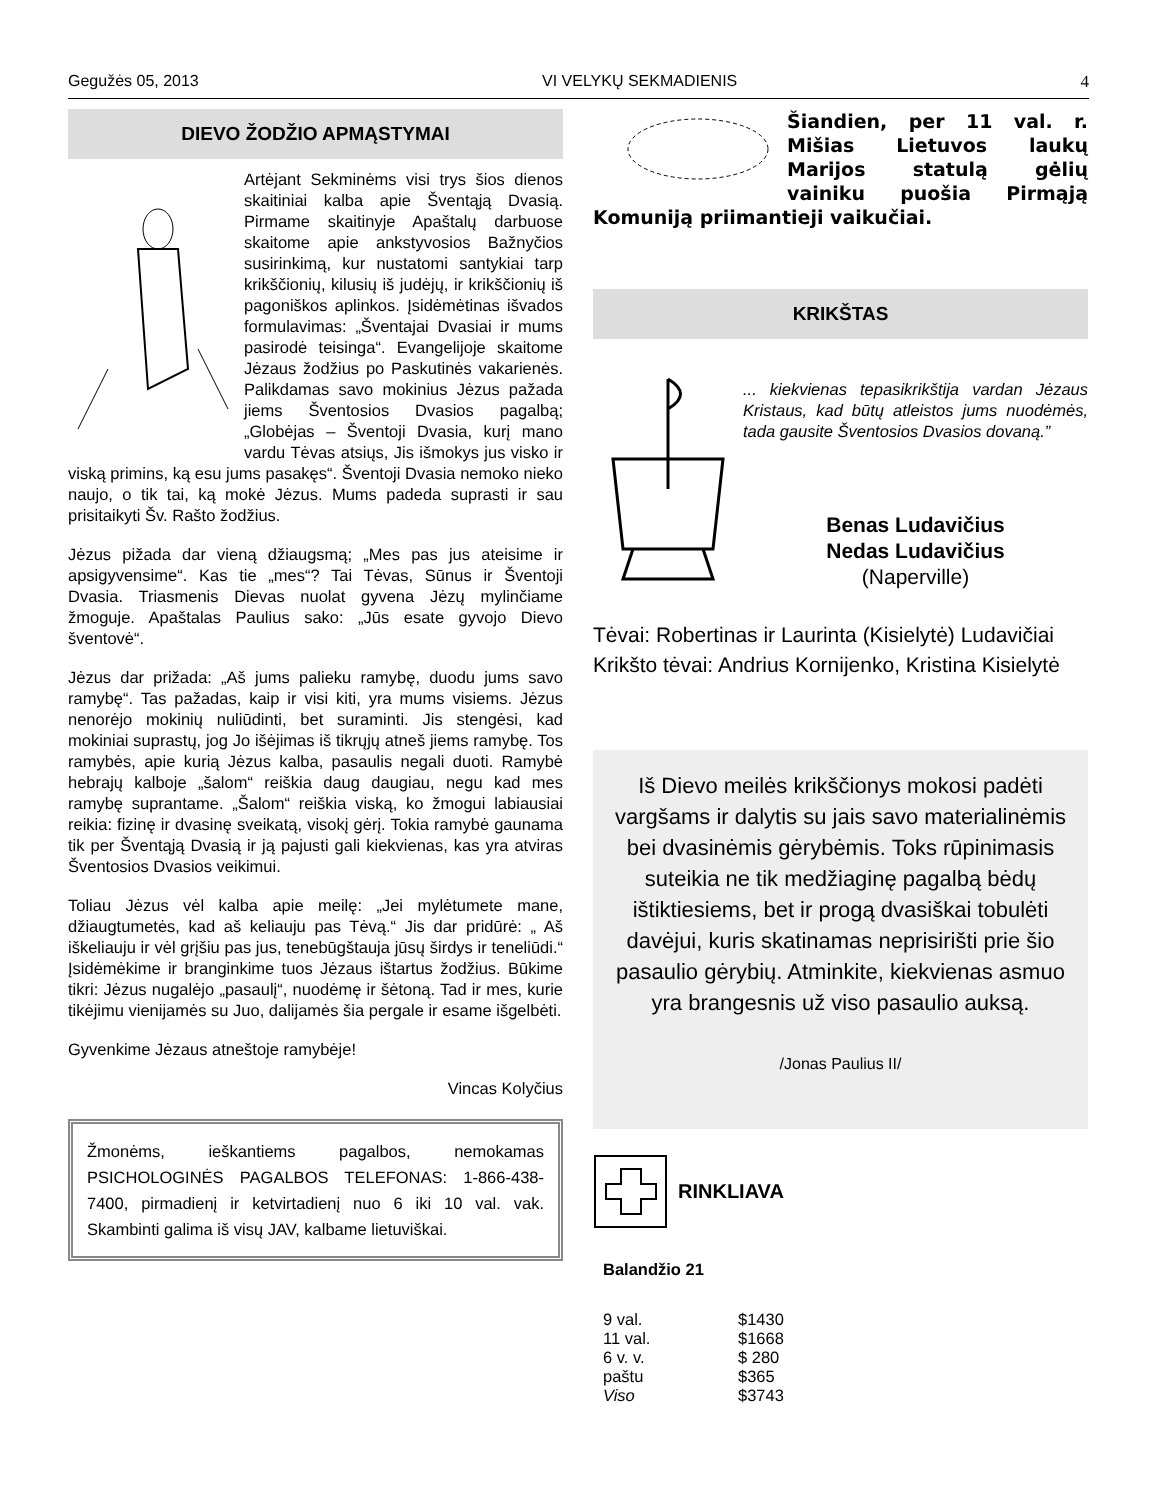Gegužės 05, 2013 VI VELYKŲ SEKMADIENIS 4
DIEVO ŽODŽIO APMĄSTYMAI
Artėjant Sekminėms visi trys šios dienos skaitiniai kalba apie Šventąją Dvasią. Pirmame skaitinyje Apaštalų darbuose skaitome apie ankstyvosios Bažnyčios susirinkimą, kur nustatomi santykiai tarp krikščionių, kilusių iš judėjų, ir krikščionių iš pagoniškos aplinkos. Įsidėmėtinas išvados formulavimas: „Šventajai Dvasiai ir mums pasirodė teisinga“. Evangelijoje skaitome Jėzaus žodžius po Paskutinės vakarienės. Palikdamas savo mokinius Jėzus pažada jiems Šventosios Dvasios pagalbą; „Globėjas – Šventoji Dvasia, kurį mano vardu Tėvas atsiųs, Jis išmokys jus visko ir viską primins, ką esu jums pasakęs“. Šventoji Dvasia nemoko nieko naujo, o tik tai, ką mokė Jėzus. Mums padeda suprasti ir sau prisitaikyti Šv. Rašto žodžius.
Jėzus pižada dar vieną džiaugsmą; „Mes pas jus ateisime ir apsigyvensime“. Kas tie „mes“? Tai Tėvas, Sūnus ir Šventoji Dvasia. Triasmenis Dievas nuolat gyvena Jėzų mylinčiame žmoguje. Apaštalas Paulius sako: „Jūs esate gyvojo Dievo šventovė“.
Jėzus dar prižada: „Aš jums palieku ramybę, duodu jums savo ramybę“. Tas pažadas, kaip ir visi kiti, yra mums visiems. Jėzus nenorėjo mokinių nuliūdinti, bet suraminti. Jis stengėsi, kad mokiniai suprastų, jog Jo išėjimas iš tikrųjų atneš jiems ramybę. Tos ramybės, apie kurią Jėzus kalba, pasaulis negali duoti. Ramybė hebrajų kalboje „šalom“ reiškia daug daugiau, negu kad mes ramybę suprantame. „Šalom“ reiškia viską, ko žmogui labiausiai reikia: fizinę ir dvasinę sveikatą, visokį gėrį. Tokia ramybė gaunama tik per Šventąją Dvasią ir ją pajusti gali kiekvienas, kas yra atviras Šventosios Dvasios veikimui.
Toliau Jėzus vėl kalba apie meilę: „Jei mylėtumete mane, džiaugtumetės, kad aš keliauju pas Tėvą.“ Jis dar pridūrė: „ Aš iškeliauju ir vėl grįšiu pas jus, tenebūgštauja jūsų širdys ir teneliūdi.“ Įsidėmėkime ir branginkime tuos Jėzaus ištartus žodžius. Būkime tikri: Jėzus nugalėjo „pasaulį“, nuodėmę ir šėtoną. Tad ir mes, kurie tikėjimu vienijamės su Juo, dalijamės šia pergale ir esame išgelbėti.
Gyvenkime Jėzaus atneštoje ramybėje!
Vincas Kolyčius
Žmonėms, ieškantiems pagalbos, nemokamas PSICHOLOGINĖS PAGALBOS TELEFONAS: 1-866-438-7400, pirmadienį ir ketvirtadienį nuo 6 iki 10 val. vak. Skambinti galima iš visų JAV, kalbame lietuviškai.
Šiandien, per 11 val. r. Mišias Lietuvos laukų Marijos statulą gėlių vainiku puošia Pirmąją Komuniją priimantieji vaikučiai.
KRIKŠTAS
... kiekvienas tepasikrikštija vardan Jėzaus Kristaus, kad būtų atleistos jums nuodėmės, tada gausite Šventosios Dvasios dovaną.”
Benas Ludavičius
Nedas Ludavičius
(Naperville)
Tėvai: Robertinas ir Laurinta (Kisielytė) Ludavičiai
Krikšto tėvai: Andrius Kornijenko, Kristina Kisielytė
Iš Dievo meilės krikščionys mokosi padėti vargšams ir dalytis su jais savo materialinėmis bei dvasinėmis gėrybėmis. Toks rūpinimasis suteikia ne tik medžiaginę pagalbą bėdų ištiktiesiems, bet ir progą dvasiškai tobulėti davėjui, kuris skatinamas neprisirišti prie šio pasaulio gėrybių. Atminkite, kiekvienas asmuo yra brangesnis už viso pasaulio auksą.
/Jonas Paulius II/
RINKLIAVA
Balandžio 21
| 9 val. | $1430 |
| 11 val. | $1668 |
| 6 v. v. | $ 280 |
| paštu | $365 |
| Viso | $3743 |